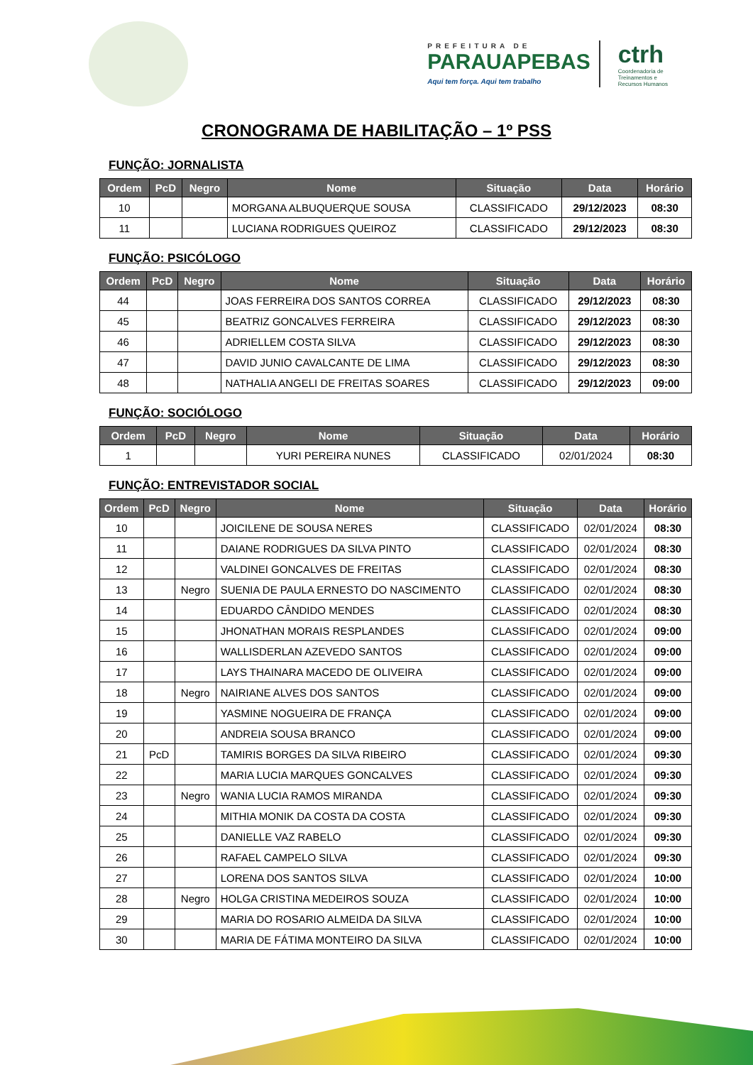PREFEITURA DE
PARAUAPEBAS
Aqui tem força. Aqui tem trabalho
ctrh
Coordenadoria de
Treinamentos e
Recursos Humanos
CRONOGRAMA DE HABILITAÇÃO – 1º PSS
FUNÇÃO: JORNALISTA
| Ordem | PcD | Negro | Nome | Situação | Data | Horário |
| --- | --- | --- | --- | --- | --- | --- |
| 10 | | | MORGANA ALBUQUERQUE SOUSA | CLASSIFICADO | 29/12/2023 | 08:30 |
| 11 | | | LUCIANA RODRIGUES QUEIROZ | CLASSIFICADO | 29/12/2023 | 08:30 |
FUNÇÃO: PSICÓLOGO
| Ordem | PcD | Negro | Nome | Situação | Data | Horário |
| --- | --- | --- | --- | --- | --- | --- |
| 44 | | | JOAS FERREIRA DOS SANTOS CORREA | CLASSIFICADO | 29/12/2023 | 08:30 |
| 45 | | | BEATRIZ GONCALVES FERREIRA | CLASSIFICADO | 29/12/2023 | 08:30 |
| 46 | | | ADRIELLEM COSTA SILVA | CLASSIFICADO | 29/12/2023 | 08:30 |
| 47 | | | DAVID JUNIO CAVALCANTE DE LIMA | CLASSIFICADO | 29/12/2023 | 08:30 |
| 48 | | | NATHALIA ANGELI DE FREITAS SOARES | CLASSIFICADO | 29/12/2023 | 09:00 |
FUNÇÃO: SOCIÓLOGO
| Ordem | PcD | Negro | Nome | Situação | Data | Horário |
| --- | --- | --- | --- | --- | --- | --- |
| 1 | | | YURI PEREIRA NUNES | CLASSIFICADO | 02/01/2024 | 08:30 |
FUNÇÃO: ENTREVISTADOR SOCIAL
| Ordem | PcD | Negro | Nome | Situação | Data | Horário |
| --- | --- | --- | --- | --- | --- | --- |
| 10 | | | JOICILENE DE SOUSA NERES | CLASSIFICADO | 02/01/2024 | 08:30 |
| 11 | | | DAIANE RODRIGUES DA SILVA PINTO | CLASSIFICADO | 02/01/2024 | 08:30 |
| 12 | | | VALDINEI GONCALVES DE FREITAS | CLASSIFICADO | 02/01/2024 | 08:30 |
| 13 | | Negro | SUENIA DE PAULA ERNESTO DO NASCIMENTO | CLASSIFICADO | 02/01/2024 | 08:30 |
| 14 | | | EDUARDO CÂNDIDO MENDES | CLASSIFICADO | 02/01/2024 | 08:30 |
| 15 | | | JHONATHAN MORAIS RESPLANDES | CLASSIFICADO | 02/01/2024 | 09:00 |
| 16 | | | WALLISDERLAN AZEVEDO SANTOS | CLASSIFICADO | 02/01/2024 | 09:00 |
| 17 | | | LAYS THAINARA MACEDO DE OLIVEIRA | CLASSIFICADO | 02/01/2024 | 09:00 |
| 18 | | Negro | NAIRIANE ALVES DOS SANTOS | CLASSIFICADO | 02/01/2024 | 09:00 |
| 19 | | | YASMINE NOGUEIRA DE FRANÇA | CLASSIFICADO | 02/01/2024 | 09:00 |
| 20 | | | ANDREIA SOUSA BRANCO | CLASSIFICADO | 02/01/2024 | 09:00 |
| 21 | PcD | | TAMIRIS BORGES DA SILVA RIBEIRO | CLASSIFICADO | 02/01/2024 | 09:30 |
| 22 | | | MARIA LUCIA MARQUES GONCALVES | CLASSIFICADO | 02/01/2024 | 09:30 |
| 23 | | Negro | WANIA LUCIA RAMOS MIRANDA | CLASSIFICADO | 02/01/2024 | 09:30 |
| 24 | | | MITHIA MONIK DA COSTA DA COSTA | CLASSIFICADO | 02/01/2024 | 09:30 |
| 25 | | | DANIELLE VAZ RABELO | CLASSIFICADO | 02/01/2024 | 09:30 |
| 26 | | | RAFAEL CAMPELO SILVA | CLASSIFICADO | 02/01/2024 | 09:30 |
| 27 | | | LORENA DOS SANTOS SILVA | CLASSIFICADO | 02/01/2024 | 10:00 |
| 28 | | Negro | HOLGA CRISTINA MEDEIROS SOUZA | CLASSIFICADO | 02/01/2024 | 10:00 |
| 29 | | | MARIA DO ROSARIO ALMEIDA DA SILVA | CLASSIFICADO | 02/01/2024 | 10:00 |
| 30 | | | MARIA DE FÁTIMA MONTEIRO DA SILVA | CLASSIFICADO | 02/01/2024 | 10:00 |